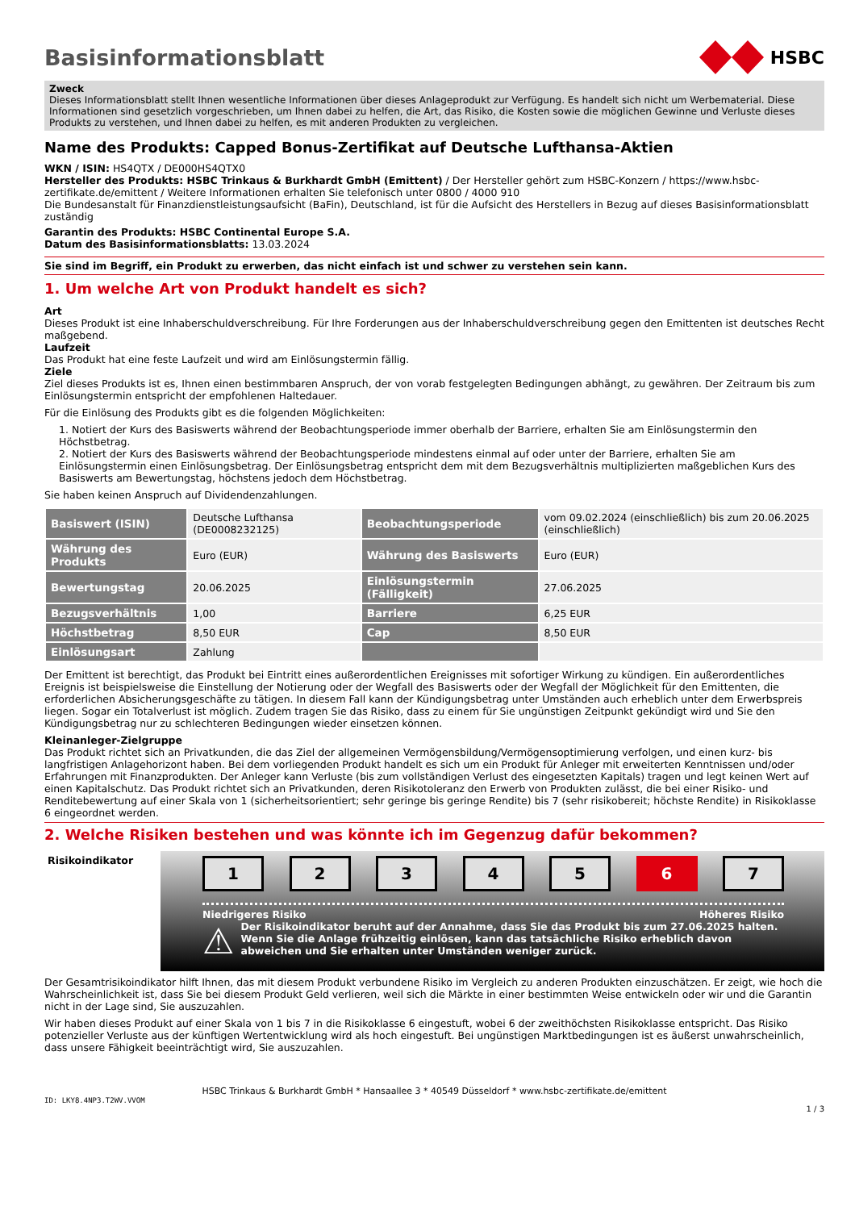Basisinformationsblatt HSBC
Zweck
Dieses Informationsblatt stellt Ihnen wesentliche Informationen über dieses Anlageprodukt zur Verfügung. Es handelt sich nicht um Werbematerial. Diese Informationen sind gesetzlich vorgeschrieben, um Ihnen dabei zu helfen, die Art, das Risiko, die Kosten sowie die möglichen Gewinne und Verluste dieses Produkts zu verstehen, und Ihnen dabei zu helfen, es mit anderen Produkten zu vergleichen.
Name des Produkts: Capped Bonus-Zertifikat auf Deutsche Lufthansa-Aktien
WKN / ISIN: HS4QTX / DE000HS4QTX0
Hersteller des Produkts: HSBC Trinkaus & Burkhardt GmbH (Emittent) / Der Hersteller gehört zum HSBC-Konzern / https://www.hsbc-zertifikate.de/emittent / Weitere Informationen erhalten Sie telefonisch unter 0800 / 4000 910
Die Bundesanstalt für Finanzdienstleistungsaufsicht (BaFin), Deutschland, ist für die Aufsicht des Herstellers in Bezug auf dieses Basisinformationsblatt zuständig
Garantin des Produkts: HSBC Continental Europe S.A.
Datum des Basisinformationsblatts: 13.03.2024
Sie sind im Begriff, ein Produkt zu erwerben, das nicht einfach ist und schwer zu verstehen sein kann.
1. Um welche Art von Produkt handelt es sich?
Art
Dieses Produkt ist eine Inhaberschuldverschreibung. Für Ihre Forderungen aus der Inhaberschuldverschreibung gegen den Emittenten ist deutsches Recht maßgebend.
Laufzeit
Das Produkt hat eine feste Laufzeit und wird am Einlösungstermin fällig.
Ziele
Ziel dieses Produkts ist es, Ihnen einen bestimmbaren Anspruch, der von vorab festgelegten Bedingungen abhängt, zu gewähren. Der Zeitraum bis zum Einlösungstermin entspricht der empfohlenen Haltedauer.
Für die Einlösung des Produkts gibt es die folgenden Möglichkeiten:
1. Notiert der Kurs des Basiswerts während der Beobachtungsperiode immer oberhalb der Barriere, erhalten Sie am Einlösungstermin den Höchstbetrag.
2. Notiert der Kurs des Basiswerts während der Beobachtungsperiode mindestens einmal auf oder unter der Barriere, erhalten Sie am Einlösungstermin einen Einlösungsbetrag. Der Einlösungsbetrag entspricht dem mit dem Bezugsverhältnis multiplizierten maßgeblichen Kurs des Basiswerts am Bewertungstag, höchstens jedoch dem Höchstbetrag.
Sie haben keinen Anspruch auf Dividendenzahlungen.
| Basiswert (ISIN) | Deutsche Lufthansa (DE0008232125) | Beobachtungsperiode | vom 09.02.2024 (einschließlich) bis zum 20.06.2025 (einschließlich) |
| Währung des Produkts | Euro (EUR) | Währung des Basiswerts | Euro (EUR) |
| Bewertungstag | 20.06.2025 | Einlösungstermin (Fälligkeit) | 27.06.2025 |
| Bezugsverhältnis | 1,00 | Barriere | 6,25 EUR |
| Höchstbetrag | 8,50 EUR | Cap | 8,50 EUR |
| Einlösungsart | Zahlung | | |
Der Emittent ist berechtigt, das Produkt bei Eintritt eines außerordentlichen Ereignisses mit sofortiger Wirkung zu kündigen. Ein außerordentliches Ereignis ist beispielsweise die Einstellung der Notierung oder der Wegfall des Basiswerts oder der Wegfall der Möglichkeit für den Emittenten, die erforderlichen Absicherungsgeschäfte zu tätigen. In diesem Fall kann der Kündigungsbetrag unter Umständen auch erheblich unter dem Erwerbspreis liegen. Sogar ein Totalverlust ist möglich. Zudem tragen Sie das Risiko, dass zu einem für Sie ungünstigen Zeitpunkt gekündigt wird und Sie den Kündigungsbetrag nur zu schlechteren Bedingungen wieder einsetzen können.
Kleinanleger-Zielgruppe
Das Produkt richtet sich an Privatkunden, die das Ziel der allgemeinen Vermögensbildung/Vermögensoptimierung verfolgen, und einen kurz- bis langfristigen Anlagehorizont haben. Bei dem vorliegenden Produkt handelt es sich um ein Produkt für Anleger mit erweiterten Kenntnissen und/oder Erfahrungen mit Finanzprodukten. Der Anleger kann Verluste (bis zum vollständigen Verlust des eingesetzten Kapitals) tragen und legt keinen Wert auf einen Kapitalschutz. Das Produkt richtet sich an Privatkunden, deren Risikotoleranz den Erwerb von Produkten zulässt, die bei einer Risiko- und Renditebewertung auf einer Skala von 1 (sicherheitsorientiert; sehr geringe bis geringe Rendite) bis 7 (sehr risikobereit; höchste Rendite) in Risikoklasse 6 eingeordnet werden.
2. Welche Risiken bestehen und was könnte ich im Gegenzug dafür bekommen?
Risikoindikator
1 2 3 4 5 6 7
Niedrigeres Risiko Höheres Risiko
⚠
Der Risikoindikator beruht auf der Annahme, dass Sie das Produkt bis zum 27.06.2025 halten. Wenn Sie die Anlage frühzeitig einlösen, kann das tatsächliche Risiko erheblich davon abweichen und Sie erhalten unter Umständen weniger zurück.
Der Gesamtrisikoindikator hilft Ihnen, das mit diesem Produkt verbundene Risiko im Vergleich zu anderen Produkten einzuschätzen. Er zeigt, wie hoch die Wahrscheinlichkeit ist, dass Sie bei diesem Produkt Geld verlieren, weil sich die Märkte in einer bestimmten Weise entwickeln oder wir und die Garantin nicht in der Lage sind, Sie auszuzahlen.
Wir haben dieses Produkt auf einer Skala von 1 bis 7 in die Risikoklasse 6 eingestuft, wobei 6 der zweithöchsten Risikoklasse entspricht. Das Risiko potenzieller Verluste aus der künftigen Wertentwicklung wird als hoch eingestuft. Bei ungünstigen Marktbedingungen ist es äußerst unwahrscheinlich, dass unsere Fähigkeit beeinträchtigt wird, Sie auszuzahlen.
HSBC Trinkaus & Burkhardt GmbH * Hansaallee 3 * 40549 Düsseldorf * www.hsbc-zertifikate.de/emittent
ID: LKY8.4NP3.T2WV.VVOM
1 / 3